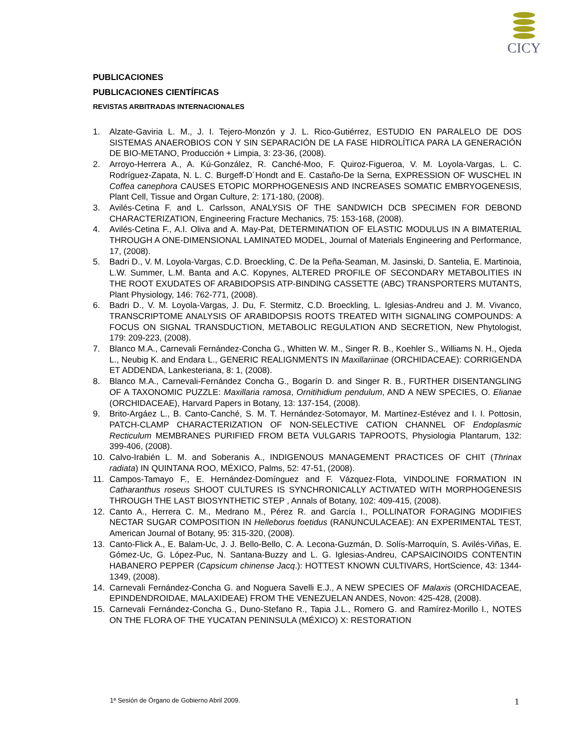CICY
PUBLICACIONES
PUBLICACIONES CIENTÍFICAS
REVISTAS ARBITRADAS INTERNACIONALES
1. Alzate-Gaviria L. M., J. I. Tejero-Monzón y J. L. Rico-Gutiérrez, ESTUDIO EN PARALELO DE DOS SISTEMAS ANAEROBIOS CON Y SIN SEPARACIÓN DE LA FASE HIDROLÍTICA PARA LA GENERACIÓN DE BIO-METANO, Producción + Limpia, 3: 23-36, (2008).
2. Arroyo-Herrera A., A. Kú-González, R. Canché-Moo, F. Quiroz-Figueroa, V. M. Loyola-Vargas, L. C. Rodríguez-Zapata, N. L. C. Burgeff-D´Hondt and E. Castaño-De la Serna, EXPRESSION OF WUSCHEL IN Coffea canephora CAUSES ETOPIC MORPHOGENESIS AND INCREASES SOMATIC EMBRYOGENESIS, Plant Cell, Tissue and Organ Culture, 2: 171-180, (2008).
3. Avilés-Cetina F. and L. Carlsson, ANALYSIS OF THE SANDWICH DCB SPECIMEN FOR DEBOND CHARACTERIZATION, Engineering Fracture Mechanics, 75: 153-168, (2008).
4. Avilés-Cetina F., A.I. Oliva and A. May-Pat, DETERMINATION OF ELASTIC MODULUS IN A BIMATERIAL THROUGH A ONE-DIMENSIONAL LAMINATED MODEL, Journal of Materials Engineering and Performance, 17, (2008).
5. Badri D., V. M. Loyola-Vargas, C.D. Broeckling, C. De la Peña-Seaman, M. Jasinski, D. Santelia, E. Martinoia, L.W. Summer, L.M. Banta and A.C. Kopynes, ALTERED PROFILE OF SECONDARY METABOLITIES IN THE ROOT EXUDATES OF ARABIDOPSIS ATP-BINDING CASSETTE (ABC) TRANSPORTERS MUTANTS, Plant Physiology, 146: 762-771, (2008).
6. Badri D., V. M. Loyola-Vargas, J. Du, F. Stermitz, C.D. Broeckling, L. Iglesias-Andreu and J. M. Vivanco, TRANSCRIPTOME ANALYSIS OF ARABIDOPSIS ROOTS TREATED WITH SIGNALING COMPOUNDS: A FOCUS ON SIGNAL TRANSDUCTION, METABOLIC REGULATION AND SECRETION, New Phytologist, 179: 209-223, (2008).
7. Blanco M.A., Carnevali Fernández-Concha G., Whitten W. M., Singer R. B., Koehler S., Williams N. H., Ojeda L., Neubig K. and Endara L., GENERIC REALIGNMENTS IN Maxillariinae (ORCHIDACEAE): CORRIGENDA ET ADDENDA, Lankesteriana, 8: 1, (2008).
8. Blanco M.A., Carnevali-Fernández Concha G., Bogarín D. and Singer R. B., FURTHER DISENTANGLING OF A TAXONOMIC PUZZLE: Maxillaria ramosa, Ornitihidium pendulum, AND A NEW SPECIES, O. Elianae (ORCHIDACEAE), Harvard Papers in Botany, 13: 137-154, (2008).
9. Brito-Argáez L., B. Canto-Canché, S. M. T. Hernández-Sotomayor, M. Martínez-Estévez and I. I. Pottosin, PATCH-CLAMP CHARACTERIZATION OF NON-SELECTIVE CATION CHANNEL OF Endoplasmic Recticulum MEMBRANES PURIFIED FROM BETA VULGARIS TAPROOTS, Physiologia Plantarum, 132: 399-406, (2008).
10. Calvo-Irabién L. M. and Soberanis A., INDIGENOUS MANAGEMENT PRACTICES OF CHIT (Thrinax radiata) IN QUINTANA ROO, MÉXICO, Palms, 52: 47-51, (2008).
11. Campos-Tamayo F., E. Hernández-Domínguez and F. Vázquez-Flota, VINDOLINE FORMATION IN Catharanthus roseus SHOOT CULTURES IS SYNCHRONICALLY ACTIVATED WITH MORPHOGENESIS THROUGH THE LAST BIOSYNTHETIC STEP , Annals of Botany, 102: 409-415, (2008).
12. Canto A., Herrera C. M., Medrano M., Pérez R. and García I., POLLINATOR FORAGING MODIFIES NECTAR SUGAR COMPOSITION IN Helleborus foetidus (RANUNCULACEAE): AN EXPERIMENTAL TEST, American Journal of Botany, 95: 315-320, (2008).
13. Canto-Flick A., E. Balam-Uc, J. J. Bello-Bello, C. A. Lecona-Guzmán, D. Solís-Marroquín, S. Avilés-Viñas, E. Gómez-Uc, G. López-Puc, N. Santana-Buzzy and L. G. Iglesias-Andreu, CAPSAICINOIDS CONTENTIN HABANERO PEPPER (Capsicum chinense Jacq.): HOTTEST KNOWN CULTIVARS, HortScience, 43: 1344-1349, (2008).
14. Carnevali Fernández-Concha G. and Noguera Savelli E.J., A NEW SPECIES OF Malaxis (ORCHIDACEAE, EPINDENDROIDAE, MALAXIDEAE) FROM THE VENEZUELAN ANDES, Novon: 425-428, (2008).
15. Carnevali Fernández-Concha G., Duno-Stefano R., Tapia J.L., Romero G. and Ramírez-Morillo I., NOTES ON THE FLORA OF THE YUCATAN PENINSULA (MÉXICO) X: RESTORATION
1ª Sesión de Órgano de Gobierno Abril 2009.
1